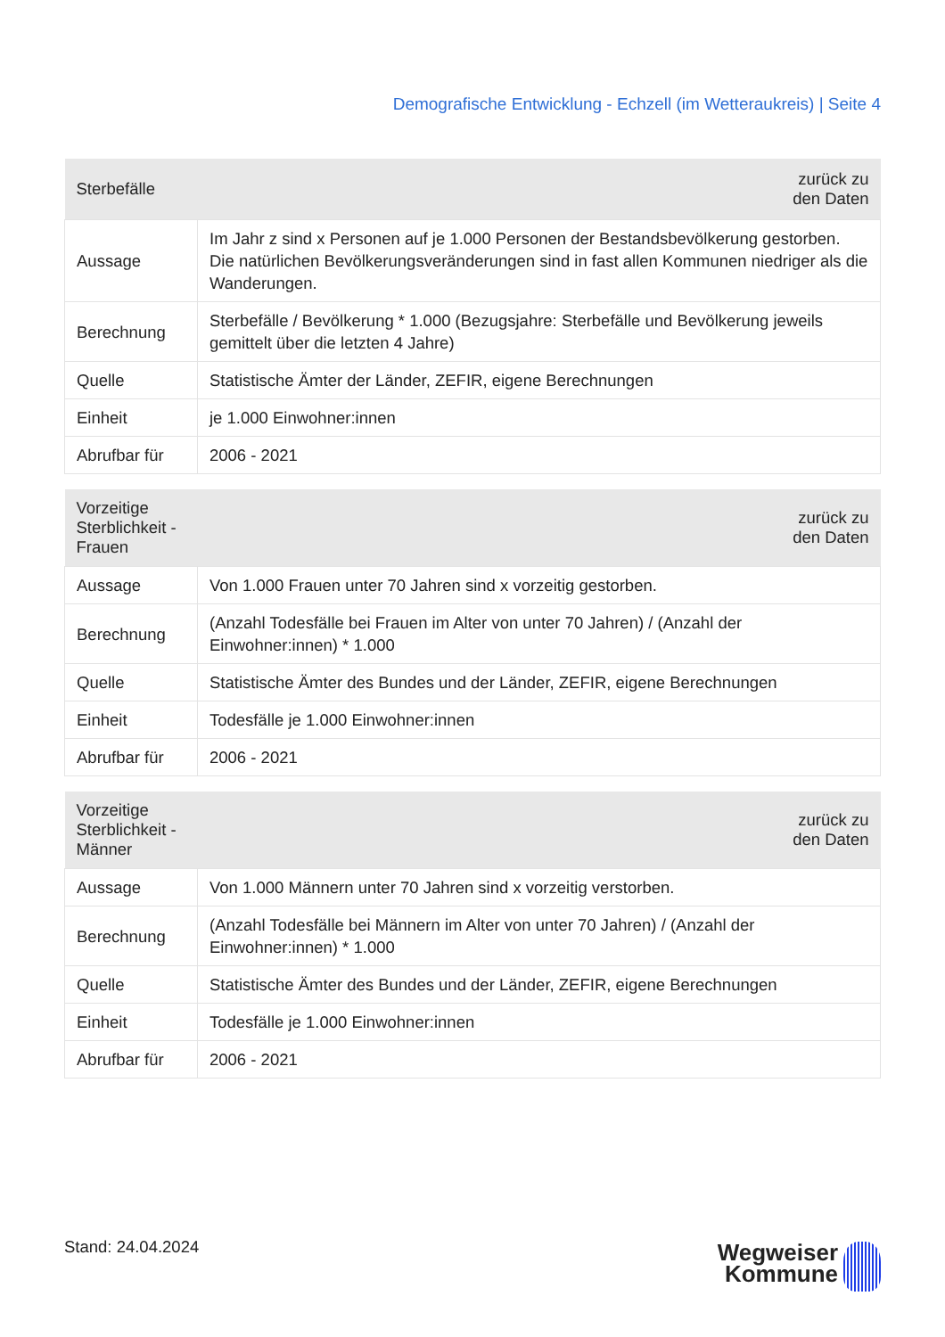Demografische Entwicklung - Echzell (im Wetteraukreis) | Seite 4
| Sterbefälle | zurück zu den Daten |
| --- | --- |
| Aussage | Im Jahr z sind x Personen auf je 1.000 Personen der Bestandsbevölkerung gestorben. Die natürlichen Bevölkerungsveränderungen sind in fast allen Kommunen niedriger als die Wanderungen. |
| Berechnung | Sterbefälle / Bevölkerung * 1.000 (Bezugsjahre: Sterbefälle und Bevölkerung jeweils gemittelt über die letzten 4 Jahre) |
| Quelle | Statistische Ämter der Länder, ZEFIR, eigene Berechnungen |
| Einheit | je 1.000 Einwohner:innen |
| Abrufbar für | 2006 - 2021 |
| Vorzeitige Sterblichkeit - Frauen | zurück zu den Daten |
| --- | --- |
| Aussage | Von 1.000 Frauen unter 70 Jahren sind x vorzeitig gestorben. |
| Berechnung | (Anzahl Todesfälle bei Frauen im Alter von unter 70 Jahren) / (Anzahl der Einwohner:innen) * 1.000 |
| Quelle | Statistische Ämter des Bundes und der Länder, ZEFIR, eigene Berechnungen |
| Einheit | Todesfälle je 1.000 Einwohner:innen |
| Abrufbar für | 2006 - 2021 |
| Vorzeitige Sterblichkeit - Männer | zurück zu den Daten |
| --- | --- |
| Aussage | Von 1.000 Männern unter 70 Jahren sind x vorzeitig verstorben. |
| Berechnung | (Anzahl Todesfälle bei Männern im Alter von unter 70 Jahren) / (Anzahl der Einwohner:innen) * 1.000 |
| Quelle | Statistische Ämter des Bundes und der Länder, ZEFIR, eigene Berechnungen |
| Einheit | Todesfälle je 1.000 Einwohner:innen |
| Abrufbar für | 2006 - 2021 |
Stand: 24.04.2024
Wegweiser
Kommune